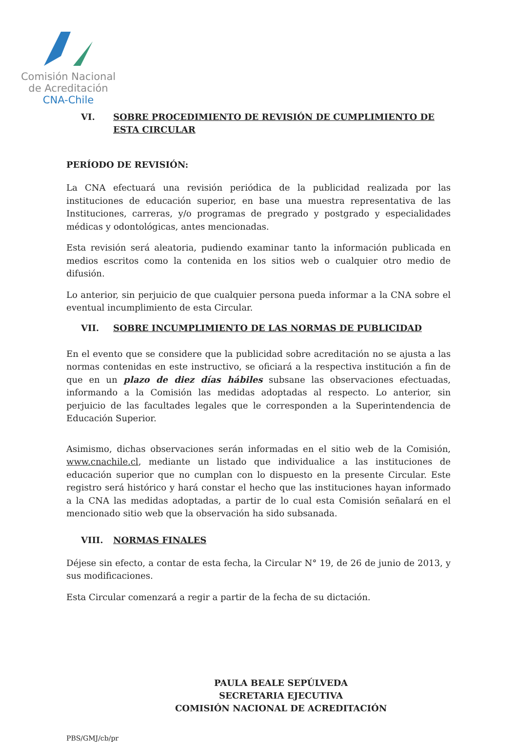Comisión Nacional
de Acreditación
CNA-Chile
VI. SOBRE PROCEDIMIENTO DE REVISIÓN DE CUMPLIMIENTO DE ESTA CIRCULAR
PERÍODO DE REVISIÓN:
La CNA efectuará una revisión periódica de la publicidad realizada por las instituciones de educación superior, en base una muestra representativa de las Instituciones, carreras, y/o programas de pregrado y postgrado y especialidades médicas y odontológicas, antes mencionadas.
Esta revisión será aleatoria, pudiendo examinar tanto la información publicada en medios escritos como la contenida en los sitios web o cualquier otro medio de difusión.
Lo anterior, sin perjuicio de que cualquier persona pueda informar a la CNA sobre el eventual incumplimiento de esta Circular.
VII. SOBRE INCUMPLIMIENTO DE LAS NORMAS DE PUBLICIDAD
En el evento que se considere que la publicidad sobre acreditación no se ajusta a las normas contenidas en este instructivo, se oficiará a la respectiva institución a fin de que en un plazo de diez días hábiles subsane las observaciones efectuadas, informando a la Comisión las medidas adoptadas al respecto. Lo anterior, sin perjuicio de las facultades legales que le corresponden a la Superintendencia de Educación Superior.
Asimismo, dichas observaciones serán informadas en el sitio web de la Comisión, www.cnachile.cl, mediante un listado que individualice a las instituciones de educación superior que no cumplan con lo dispuesto en la presente Circular. Este registro será histórico y hará constar el hecho que las instituciones hayan informado a la CNA las medidas adoptadas, a partir de lo cual esta Comisión señalará en el mencionado sitio web que la observación ha sido subsanada.
VIII. NORMAS FINALES
Déjese sin efecto, a contar de esta fecha, la Circular N° 19, de 26 de junio de 2013, y sus modificaciones.
Esta Circular comenzará a regir a partir de la fecha de su dictación.
PAULA BEALE SEPÚLVEDA
SECRETARIA EJECUTIVA
COMISIÓN NACIONAL DE ACREDITACIÓN
PBS/GMJ/cb/pr